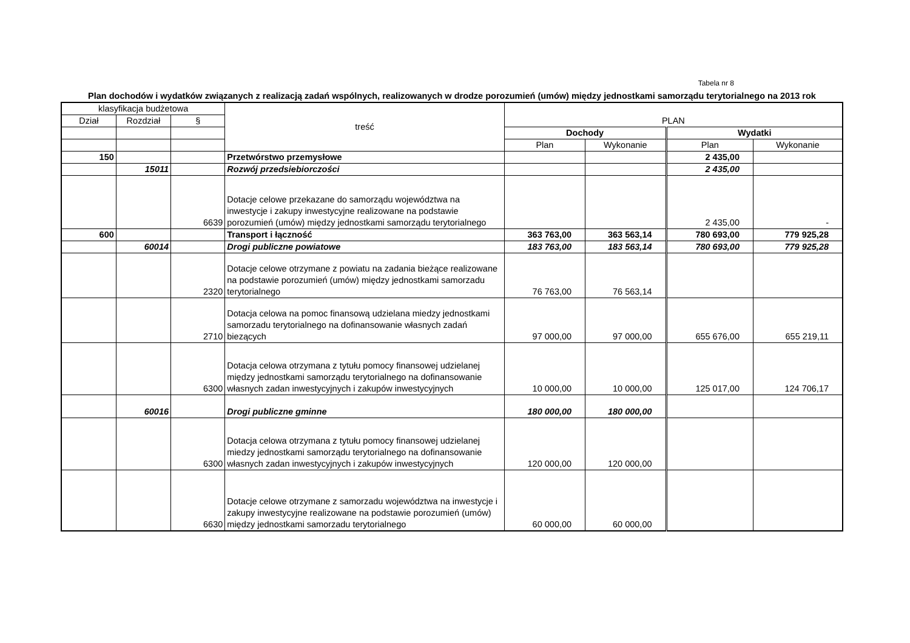Tabela nr 8
Plan dochodów i wydatków związanych z realizacją zadań wspólnych, realizowanych w drodze porozumień (umów) między jednostkami samorządu terytorialnego na 2013 rok
| klasyfikacja budżetowa | | | treść | PLAN | | | |
| --- | --- | --- | --- | --- | --- | --- | --- |
| Dział | Rozdział | § | | | | | |
| | | | | Dochody | | Wydatki | |
| | | | | Plan | Wykonanie | Plan | Wykonanie |
| 150 | | | Przetwórstwo przemysłowe | | | 2 435,00 | |
| | 15011 | | Rozwój przedsiebiorczości | | | 2 435,00 | |
| | | 6639 | Dotacje celowe przekazane do samorządu województwa na inwestycje i zakupy inwestycyjne realizowane na podstawie porozumień (umów) między jednostkami samorządu terytorialnego | | | 2 435,00 | - |
| 600 | | | Transport i łączność | 363 763,00 | 363 563,14 | 780 693,00 | 779 925,28 |
| | 60014 | | Drogi publiczne powiatowe | 183 763,00 | 183 563,14 | 780 693,00 | 779 925,28 |
| | | 2320 | Dotacje celowe otrzymane z powiatu na zadania bieżące realizowane na podstawie porozumień (umów) między jednostkami samorzadu terytorialnego | 76 763,00 | 76 563,14 | | |
| | | 2710 | Dotacja celowa na pomoc finansową udzielana miedzy jednostkami samorzadu terytorialnego na dofinansowanie własnych zadań biezących | 97 000,00 | 97 000,00 | 655 676,00 | 655 219,11 |
| | | 6300 | Dotacja celowa otrzymana z tytułu pomocy finansowej udzielanej między jednostkami samorządu terytorialnego na dofinansowanie własnych zadan inwestycyjnych i zakupów inwestycyjnych | 10 000,00 | 10 000,00 | 125 017,00 | 124 706,17 |
| | 60016 | | Drogi publiczne gminne | 180 000,00 | 180 000,00 | | |
| | | 6300 | Dotacja celowa otrzymana z tytułu pomocy finansowej udzielanej miedzy jednostkami samorządu terytorialnego na dofinansowanie własnych zadan inwestycyjnych i zakupów inwestycyjnych | 120 000,00 | 120 000,00 | | |
| | | 6630 | Dotacje celowe otrzymane z samorzadu województwa na inwestycje i zakupy inwestycyjne realizowane na podstawie porozumień (umów) między jednostkami samorzadu terytorialnego | 60 000,00 | 60 000,00 | | |